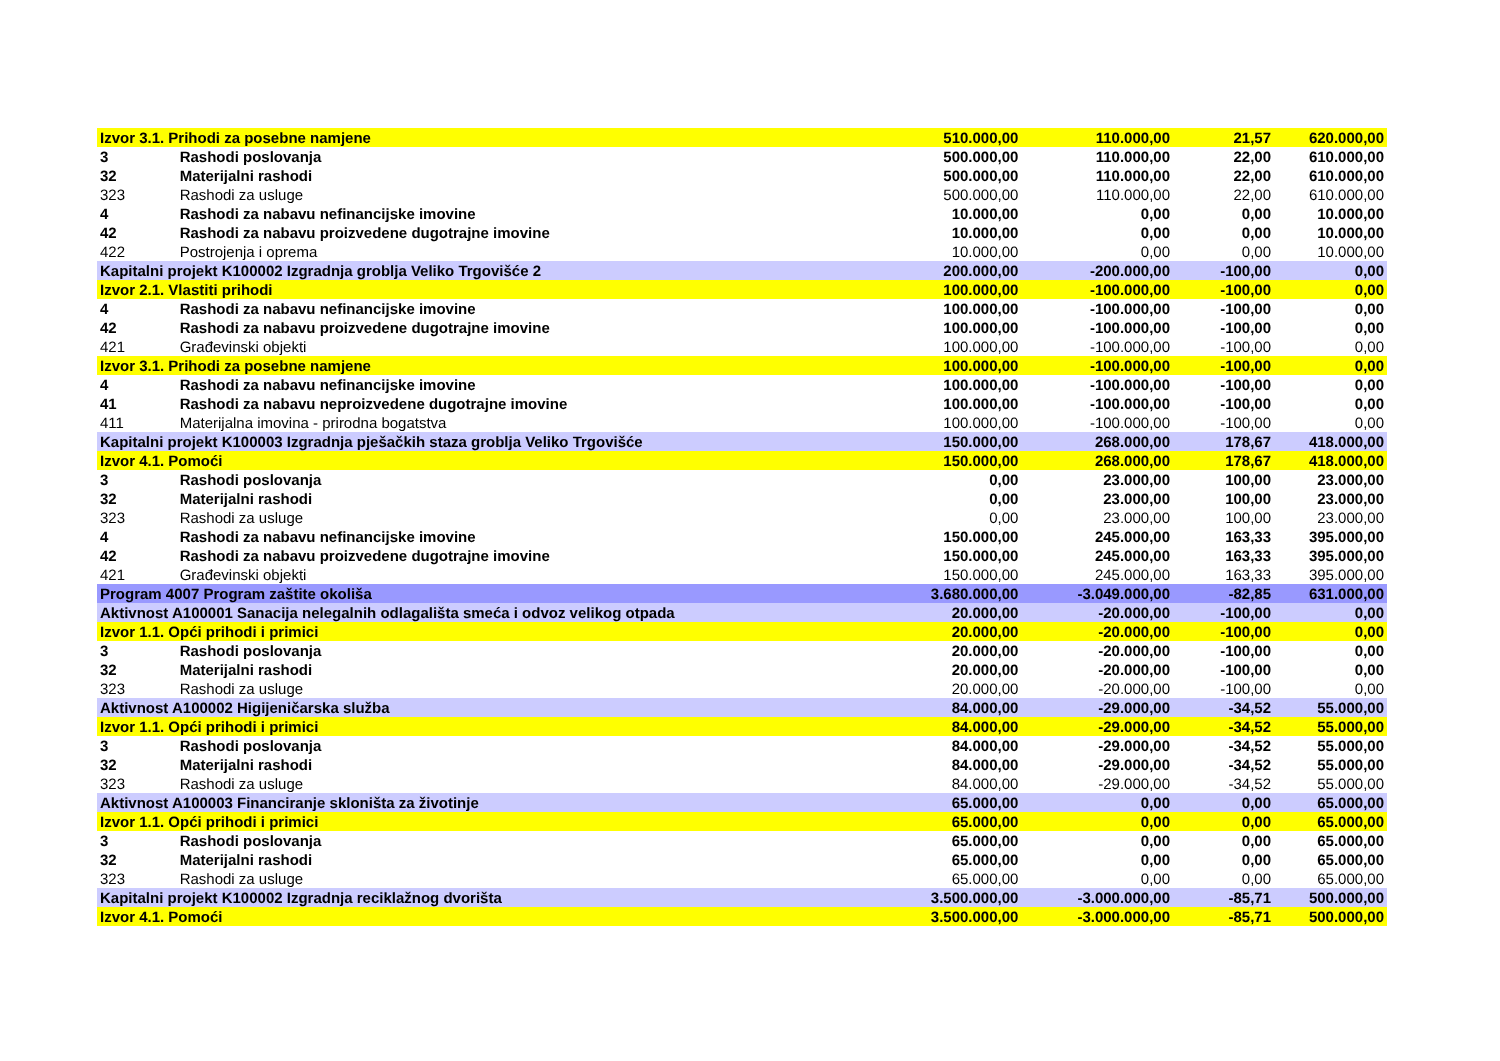| Izvor 3.1. Prihodi za posebne namjene | | 510.000,00 | 110.000,00 | 21,57 | 620.000,00 |
| 3 | Rashodi poslovanja | 500.000,00 | 110.000,00 | 22,00 | 610.000,00 |
| 32 | Materijalni rashodi | 500.000,00 | 110.000,00 | 22,00 | 610.000,00 |
| 323 | Rashodi za usluge | 500.000,00 | 110.000,00 | 22,00 | 610.000,00 |
| 4 | Rashodi za nabavu nefinancijske imovine | 10.000,00 | 0,00 | 0,00 | 10.000,00 |
| 42 | Rashodi za nabavu proizvedene dugotrajne imovine | 10.000,00 | 0,00 | 0,00 | 10.000,00 |
| 422 | Postrojenja i oprema | 10.000,00 | 0,00 | 0,00 | 10.000,00 |
| Kapitalni projekt K100002 Izgradnja groblja Veliko Trgovišće 2 | | 200.000,00 | -200.000,00 | -100,00 | 0,00 |
| Izvor 2.1. Vlastiti prihodi | | 100.000,00 | -100.000,00 | -100,00 | 0,00 |
| 4 | Rashodi za nabavu nefinancijske imovine | 100.000,00 | -100.000,00 | -100,00 | 0,00 |
| 42 | Rashodi za nabavu proizvedene dugotrajne imovine | 100.000,00 | -100.000,00 | -100,00 | 0,00 |
| 421 | Građevinski objekti | 100.000,00 | -100.000,00 | -100,00 | 0,00 |
| Izvor 3.1. Prihodi za posebne namjene | | 100.000,00 | -100.000,00 | -100,00 | 0,00 |
| 4 | Rashodi za nabavu nefinancijske imovine | 100.000,00 | -100.000,00 | -100,00 | 0,00 |
| 41 | Rashodi za nabavu neproizvedene dugotrajne imovine | 100.000,00 | -100.000,00 | -100,00 | 0,00 |
| 411 | Materijalna imovina - prirodna bogatstva | 100.000,00 | -100.000,00 | -100,00 | 0,00 |
| Kapitalni projekt K100003 Izgradnja pješačkih staza groblja Veliko Trgovišće | | 150.000,00 | 268.000,00 | 178,67 | 418.000,00 |
| Izvor 4.1. Pomoći | | 150.000,00 | 268.000,00 | 178,67 | 418.000,00 |
| 3 | Rashodi poslovanja | 0,00 | 23.000,00 | 100,00 | 23.000,00 |
| 32 | Materijalni rashodi | 0,00 | 23.000,00 | 100,00 | 23.000,00 |
| 323 | Rashodi za usluge | 0,00 | 23.000,00 | 100,00 | 23.000,00 |
| 4 | Rashodi za nabavu nefinancijske imovine | 150.000,00 | 245.000,00 | 163,33 | 395.000,00 |
| 42 | Rashodi za nabavu proizvedene dugotrajne imovine | 150.000,00 | 245.000,00 | 163,33 | 395.000,00 |
| 421 | Građevinski objekti | 150.000,00 | 245.000,00 | 163,33 | 395.000,00 |
| Program 4007 Program zaštite okoliša | | 3.680.000,00 | -3.049.000,00 | -82,85 | 631.000,00 |
| Aktivnost A100001 Sanacija nelegalnih odlagališta smeća i odvoz velikog otpada | | 20.000,00 | -20.000,00 | -100,00 | 0,00 |
| Izvor 1.1. Opći prihodi i primici | | 20.000,00 | -20.000,00 | -100,00 | 0,00 |
| 3 | Rashodi poslovanja | 20.000,00 | -20.000,00 | -100,00 | 0,00 |
| 32 | Materijalni rashodi | 20.000,00 | -20.000,00 | -100,00 | 0,00 |
| 323 | Rashodi za usluge | 20.000,00 | -20.000,00 | -100,00 | 0,00 |
| Aktivnost A100002 Higijeničarska služba | | 84.000,00 | -29.000,00 | -34,52 | 55.000,00 |
| Izvor 1.1. Opći prihodi i primici | | 84.000,00 | -29.000,00 | -34,52 | 55.000,00 |
| 3 | Rashodi poslovanja | 84.000,00 | -29.000,00 | -34,52 | 55.000,00 |
| 32 | Materijalni rashodi | 84.000,00 | -29.000,00 | -34,52 | 55.000,00 |
| 323 | Rashodi za usluge | 84.000,00 | -29.000,00 | -34,52 | 55.000,00 |
| Aktivnost A100003 Financiranje skloništa za životinje | | 65.000,00 | 0,00 | 0,00 | 65.000,00 |
| Izvor 1.1. Opći prihodi i primici | | 65.000,00 | 0,00 | 0,00 | 65.000,00 |
| 3 | Rashodi poslovanja | 65.000,00 | 0,00 | 0,00 | 65.000,00 |
| 32 | Materijalni rashodi | 65.000,00 | 0,00 | 0,00 | 65.000,00 |
| 323 | Rashodi za usluge | 65.000,00 | 0,00 | 0,00 | 65.000,00 |
| Kapitalni projekt K100002 Izgradnja reciklažnog dvorišta | | 3.500.000,00 | -3.000.000,00 | -85,71 | 500.000,00 |
| Izvor 4.1. Pomoći | | 3.500.000,00 | -3.000.000,00 | -85,71 | 500.000,00 |